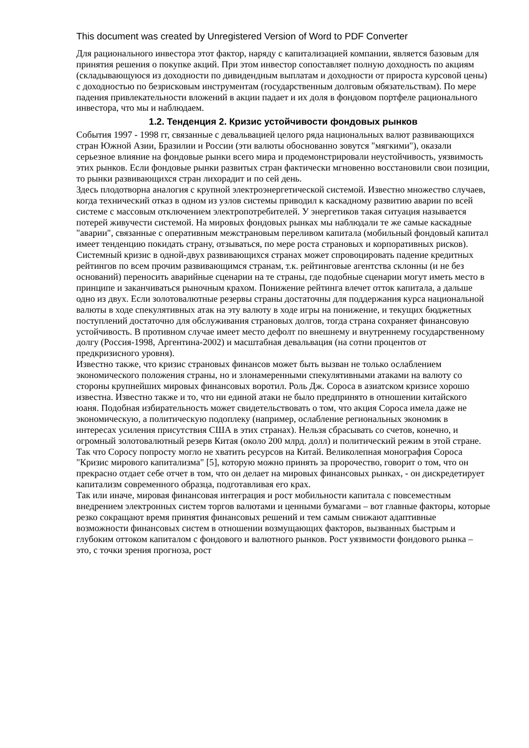This document was created by Unregistered Version of Word to PDF Converter
Для рационального инвестора этот фактор, наряду с капитализацией компании, является базовым для принятия решения о покупке акций. При этом инвестор сопоставляет полную доходность по акциям (складывающуюся из доходности по дивидендным выплатам и доходности от прироста курсовой цены) с доходностью по безрисковым инструментам (государственным долговым обязательствам). По мере падения привлекательности вложений в акции падает и их доля в фондовом портфеле рационального инвестора, что мы и наблюдаем.
1.2. Тенденция 2. Кризис устойчивости фондовых рынков
События 1997 - 1998 гг, связанные с девальвацией целого ряда национальных валют развивающихся стран Южной Азии, Бразилии и России (эти валюты обоснованно зовутся "мягкими"), оказали серьезное влияние на фондовые рынки всего мира и продемонстрировали неустойчивость, уязвимость этих рынков. Если фондовые рынки развитых стран фактически мгновенно восстановили свои позиции, то рынки развивающихся стран лихорадит и по сей день.
Здесь плодотворна аналогия с крупной электроэнергетической системой. Известно множество случаев, когда технический отказ в одном из узлов системы приводил к каскадному развитию аварии по всей системе с массовым отключением электропотребителей. У энергетиков такая ситуация называется потерей живучести системой. На мировых фондовых рынках мы наблюдали те же самые каскадные "аварии", связанные с оперативным межстрановым переливом капитала (мобильный фондовый капитал имеет тенденцию покидать страну, отзываться, по мере роста страновых и корпоративных рисков). Системный кризис в одной-двух развивающихся странах может спровоцировать падение кредитных рейтингов по всем прочим развивающимся странам, т.к. рейтинговые агентства склонны (и не без оснований) переносить аварийные сценарии на те страны, где подобные сценарии могут иметь место в принципе и заканчиваться рыночным крахом. Понижение рейтинга влечет отток капитала, а дальше одно из двух. Если золотовалютные резервы страны достаточны для поддержания курса национальной валюты в ходе спекулятивных атак на эту валюту в ходе игры на понижение, и текущих бюджетных поступлений достаточно для обслуживания страновых долгов, тогда страна сохраняет финансовую устойчивость. В противном случае имеет место дефолт по внешнему и внутреннему государственному долгу (Россия-1998, Аргентина-2002) и масштабная девальвация (на сотни процентов от предкризисного уровня).
Известно также, что кризис страновых финансов может быть вызван не только ослаблением экономического положения страны, но и злонамеренными спекулятивными атаками на валюту со стороны крупнейших мировых финансовых воротил. Роль Дж. Сороса в азиатском кризисе хорошо известна. Известно также и то, что ни единой атаки не было предпринято в отношении китайского юаня. Подобная избирательность может свидетельствовать о том, что акция Сороса имела даже не экономическую, а политическую подоплеку (например, ослабление региональных экономик в интересах усиления присутствия США в этих странах). Нельзя сбрасывать со счетов, конечно, и огромный золотовалютный резерв Китая (около 200 млрд. долл) и политический режим в этой стране. Так что Соросу попросту могло не хватить ресурсов на Китай. Великолепная монография Сороса "Кризис мирового капитализма" [5], которую можно принять за пророчество, говорит о том, что он прекрасно отдает себе отчет в том, что он делает на мировых финансовых рынках, - он дискредетирует капитализм современного образца, подготавливая его крах.
Так или иначе, мировая финансовая интеграция и рост мобильности капитала с повсеместным внедрением электронных систем торгов валютами и ценными бумагами – вот главные факторы, которые резко сокращают время принятия финансовых решений и тем самым снижают адаптивные возможности финансовых систем в отношении возмущающих факторов, вызванных быстрым и глубоким оттоком капиталом с фондового и валютного рынков. Рост уязвимости фондового рынка – это, с точки зрения прогноза, рост